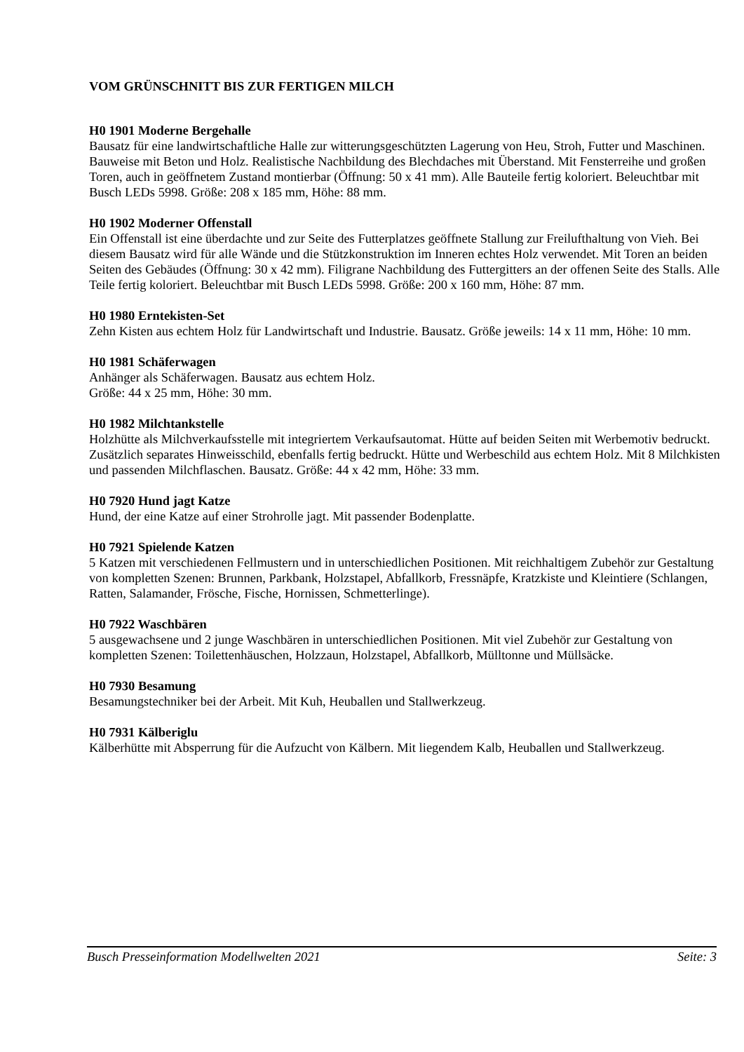VOM GRÜNSCHNITT BIS ZUR FERTIGEN MILCH
H0 1901 Moderne Bergehalle
Bausatz für eine landwirtschaftliche Halle zur witterungsgeschützten Lagerung von Heu, Stroh, Futter und Maschinen. Bauweise mit Beton und Holz. Realistische Nachbildung des Blechdaches mit Überstand. Mit Fensterreihe und großen Toren, auch in geöffnetem Zustand montierbar (Öffnung: 50 x 41 mm). Alle Bauteile fertig koloriert. Beleuchtbar mit Busch LEDs 5998. Größe: 208 x 185 mm, Höhe: 88 mm.
H0 1902 Moderner Offenstall
Ein Offenstall ist eine überdachte und zur Seite des Futterplatzes geöffnete Stallung zur Freilufthaltung von Vieh. Bei diesem Bausatz wird für alle Wände und die Stützkonstruktion im Inneren echtes Holz verwendet. Mit Toren an beiden Seiten des Gebäudes (Öffnung: 30 x 42 mm). Filigrane Nachbildung des Futtergitters an der offenen Seite des Stalls. Alle Teile fertig koloriert. Beleuchtbar mit Busch LEDs 5998. Größe: 200 x 160 mm, Höhe: 87 mm.
H0 1980 Erntekisten-Set
Zehn Kisten aus echtem Holz für Landwirtschaft und Industrie. Bausatz. Größe jeweils: 14 x 11 mm, Höhe: 10 mm.
H0 1981 Schäferwagen
Anhänger als Schäferwagen. Bausatz aus echtem Holz.
Größe: 44 x 25 mm, Höhe: 30 mm.
H0 1982 Milchtankstelle
Holzhütte als Milchverkaufsstelle mit integriertem Verkaufsautomat. Hütte auf beiden Seiten mit Werbemotiv bedruckt. Zusätzlich separates Hinweisschild, ebenfalls fertig bedruckt. Hütte und Werbeschild aus echtem Holz. Mit 8 Milchkisten und passenden Milchflaschen. Bausatz. Größe: 44 x 42 mm, Höhe: 33 mm.
H0 7920 Hund jagt Katze
Hund, der eine Katze auf einer Strohrolle jagt. Mit passender Bodenplatte.
H0 7921 Spielende Katzen
5 Katzen mit verschiedenen Fellmustern und in unterschiedlichen Positionen. Mit reichhaltigem Zubehör zur Gestaltung von kompletten Szenen: Brunnen, Parkbank, Holzstapel, Abfallkorb, Fressnäpfe, Kratzkiste und Kleintiere (Schlangen, Ratten, Salamander, Frösche, Fische, Hornissen, Schmetterlinge).
H0 7922 Waschbären
5 ausgewachsene und 2 junge Waschbären in unterschiedlichen Positionen. Mit viel Zubehör zur Gestaltung von kompletten Szenen: Toilettenhäuschen, Holzzaun, Holzstapel, Abfallkorb, Mülltonne und Müllsäcke.
H0 7930 Besamung
Besamungstechniker bei der Arbeit. Mit Kuh, Heuballen und Stallwerkzeug.
H0 7931 Kälberiglu
Kälberhütte mit Absperrung für die Aufzucht von Kälbern. Mit liegendem Kalb, Heuballen und Stallwerkzeug.
Busch Presseinformation Modellwelten 2021 Seite: 3